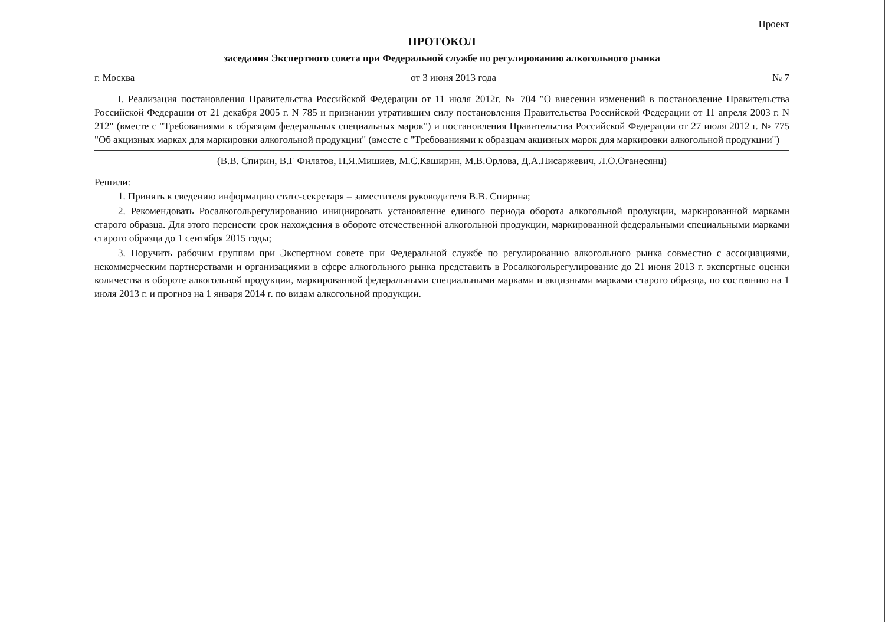Проект
ПРОТОКОЛ
заседания Экспертного совета при Федеральной службе по регулированию алкогольного рынка
г. Москва от 3 июня 2013 года № 7
I. Реализация постановления Правительства Российской Федерации от 11 июля 2012г. № 704 "О внесении изменений в постановление Правительства Российской Федерации от 21 декабря 2005 г. N 785 и признании утратившим силу постановления Правительства Российской Федерации от 11 апреля 2003 г. N 212" (вместе с "Требованиями к образцам федеральных специальных марок") и постановления Правительства Российской Федерации от 27 июля 2012 г. № 775 "Об акцизных марках для маркировки алкогольной продукции" (вместе с "Требованиями к образцам акцизных марок для маркировки алкогольной продукции")
(В.В. Спирин, В.Г Филатов, П.Я.Мишиев, М.С.Каширин, М.В.Орлова, Д.А.Писаржевич, Л.О.Оганесянц)
Решили:
1. Принять к сведению информацию статс-секретаря – заместителя руководителя В.В. Спирина;
2. Рекомендовать Росалкогольрегулированию инициировать установление единого периода оборота алкогольной продукции, маркированной марками старого образца. Для этого перенести срок нахождения в обороте отечественной алкогольной продукции, маркированной федеральными специальными марками старого образца до 1 сентября 2015 годы;
3. Поручить рабочим группам при Экспертном совете при Федеральной службе по регулированию алкогольного рынка совместно с ассоциациями, некоммерческим партнерствами и организациями в сфере алкогольного рынка представить в Росалкогольрегулирование до 21 июня 2013 г. экспертные оценки количества в обороте алкогольной продукции, маркированной федеральными специальными марками и акцизными марками старого образца, по состоянию на 1 июля 2013 г. и прогноз на 1 января 2014 г. по видам алкогольной продукции.